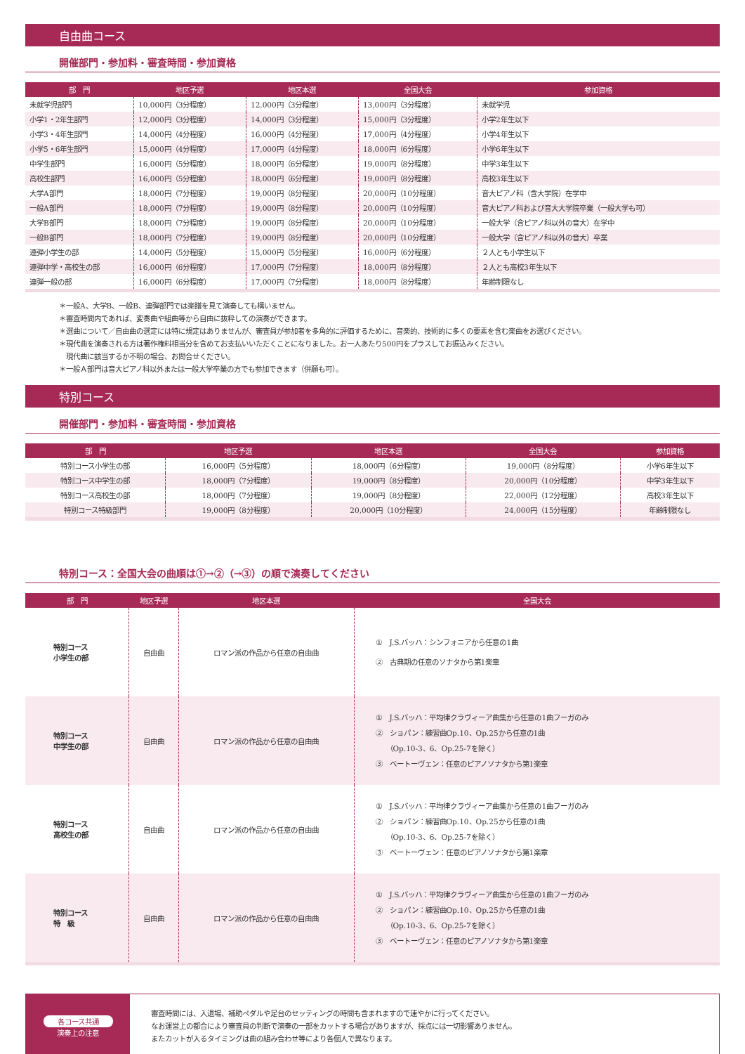自由曲コース
開催部門・参加料・審査時間・参加資格
| 部 門 | 地区予選 | 地区本選 | 全国大会 | 参加資格 |
| --- | --- | --- | --- | --- |
| 未就学児部門 | 10,000円（3分程度） | 12,000円（3分程度） | 13,000円（3分程度） | 未就学児 |
| 小学1・2年生部門 | 12,000円（3分程度） | 14,000円（3分程度） | 15,000円（3分程度） | 小学2年生以下 |
| 小学3・4年生部門 | 14,000円（4分程度） | 16,000円（4分程度） | 17,000円（4分程度） | 小学4年生以下 |
| 小学5・6年生部門 | 15,000円（4分程度） | 17,000円（4分程度） | 18,000円（6分程度） | 小学6年生以下 |
| 中学生部門 | 16,000円（5分程度） | 18,000円（6分程度） | 19,000円（8分程度） | 中学3年生以下 |
| 高校生部門 | 16,000円（5分程度） | 18,000円（6分程度） | 19,000円（8分程度） | 高校3年生以下 |
| 大学A部門 | 18,000円（7分程度） | 19,000円（8分程度） | 20,000円（10分程度） | 音大ピアノ科（含大学院）在学中 |
| 一般A部門 | 18,000円（7分程度） | 19,000円（8分程度） | 20,000円（10分程度） | 音大ピアノ科および音大大学院卒業（一般大学も可） |
| 大学B部門 | 18,000円（7分程度） | 19,000円（8分程度） | 20,000円（10分程度） | 一般大学（含ピアノ科以外の音大）在学中 |
| 一般B部門 | 18,000円（7分程度） | 19,000円（8分程度） | 20,000円（10分程度） | 一般大学（含ピアノ科以外の音大）卒業 |
| 連弾小学生の部 | 14,000円（5分程度） | 15,000円（5分程度） | 16,000円（6分程度） | ２人とも小学生以下 |
| 連弾中学・高校生の部 | 16,000円（6分程度） | 17,000円（7分程度） | 18,000円（8分程度） | ２人とも高校3年生以下 |
| 連弾一般の部 | 16,000円（6分程度） | 17,000円（7分程度） | 18,000円（8分程度） | 年齢制限なし |
＊一般A、大学B、一般B、連弾部門では楽譜を見て演奏しても構いません。
＊審査時間内であれば、変奏曲や組曲等から自由に抜粋しての演奏ができます。
＊選曲について／自由曲の選定には特に規定はありませんが、審査員が参加者を多角的に評価するために、音楽的、技術的に多くの要素を含む楽曲をお選びください。
＊現代曲を演奏される方は著作権料相当分を含めてお支払いいただくことになりました。お一人あたり500円をプラスしてお振込みください。
　現代曲に該当するか不明の場合、お問合せください。
＊一般Ａ部門は音大ピアノ科以外または一般大学卒業の方でも参加できます（併願も可）。
特別コース
開催部門・参加料・審査時間・参加資格
| 部 門 | 地区予選 | 地区本選 | 全国大会 | 参加資格 |
| --- | --- | --- | --- | --- |
| 特別コース小学生の部 | 16,000円（5分程度） | 18,000円（6分程度） | 19,000円（8分程度） | 小学6年生以下 |
| 特別コース中学生の部 | 18,000円（7分程度） | 19,000円（8分程度） | 20,000円（10分程度） | 中学3年生以下 |
| 特別コース高校生の部 | 18,000円（7分程度） | 19,000円（8分程度） | 22,000円（12分程度） | 高校3年生以下 |
| 特別コース特級部門 | 19,000円（8分程度） | 20,000円（10分程度） | 24,000円（15分程度） | 年齢制限なし |
特別コース：全国大会の曲順は①→②（→③）の順で演奏してください
| 部 門 | 地区予選 | 地区本選 | 全国大会 |
| --- | --- | --- | --- |
| 特別コース 小学生の部 | 自由曲 | ロマン派の作品から任意の自由曲 | ① J.S.バッハ：シンフォニアから任意の1曲 ② 古典期の任意のソナタから第1楽章 |
| 特別コース 中学生の部 | 自由曲 | ロマン派の作品から任意の自由曲 | ① J.S.バッハ：平均律クラヴィーア曲集から任意の1曲フーガのみ ② ショパン：練習曲Op.10、Op.25から任意の1曲 （Op.10-3、6、Op.25-7を除く） ③ ベートーヴェン：任意のピアノソナタから第1楽章 |
| 特別コース 高校生の部 | 自由曲 | ロマン派の作品から任意の自由曲 | ① J.S.バッハ：平均律クラヴィーア曲集から任意の1曲フーガのみ ② ショパン：練習曲Op.10、Op.25から任意の1曲 （Op.10-3、6、Op.25-7を除く） ③ ベートーヴェン：任意のピアノソナタから第1楽章 |
| 特別コース 特 級 | 自由曲 | ロマン派の作品から任意の自由曲 | ① J.S.バッハ：平均律クラヴィーア曲集から任意の1曲フーガのみ ② ショパン：練習曲Op.10、Op.25から任意の1曲 （Op.10-3、6、Op.25-7を除く） ③ ベートーヴェン：任意のピアノソナタから第1楽章 |
各コース共通
演奏上の注意
審査時間には、入退場、補助ペダルや足台のセッティングの時間も含まれますので速やかに行ってください。
なお運営上の都合により審査員の判断で演奏の一部をカットする場合がありますが、採点には一切影響ありません。
またカットが入るタイミングは曲の組み合わせ等により各個人で異なります。